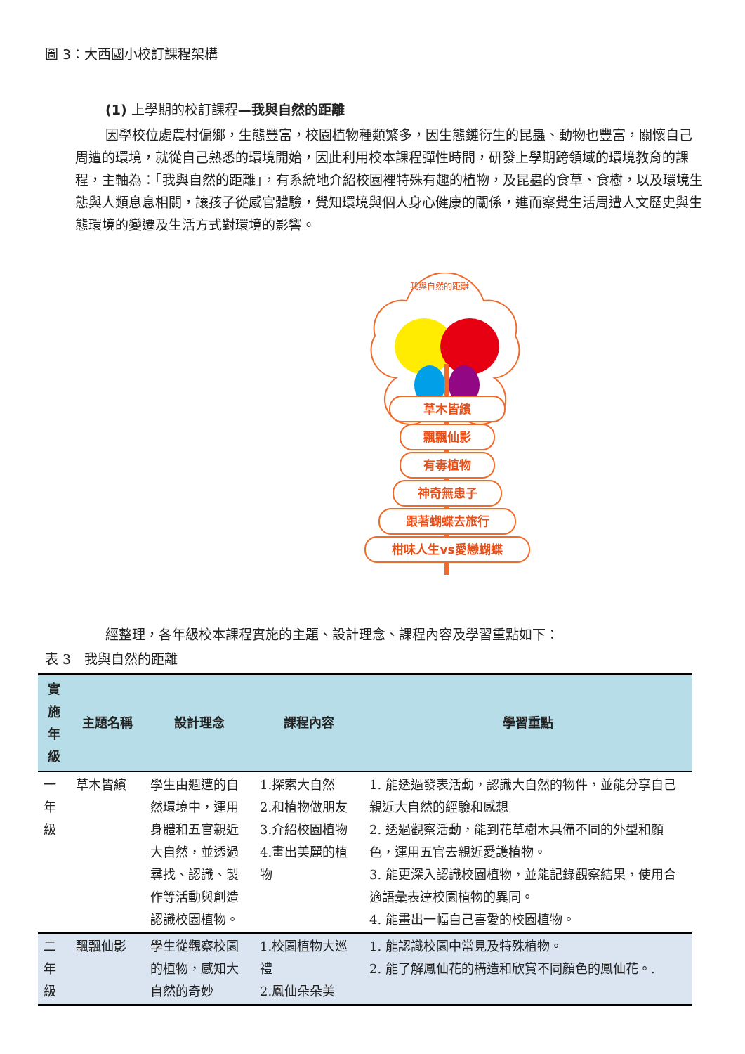圖 3：大西國小校訂課程架構
(1) 上學期的校訂課程—我與自然的距離
因學校位處農村偏鄉，生態豐富，校園植物種類繁多，因生態鏈衍生的昆蟲、動物也豐富，關懷自己周遭的環境，就從自己熟悉的環境開始，因此利用校本課程彈性時間，研發上學期跨領域的環境教育的課程，主軸為：「我與自然的距離」，有系統地介紹校園裡特殊有趣的植物，及昆蟲的食草、食樹，以及環境生態與人類息息相關，讓孩子從感官體驗，覺知環境與個人身心健康的關係，進而察覺生活周遭人文歷史與生態環境的變遷及生活方式對環境的影響。
草木皆繽
飄飄仙影
有毒植物
神奇無患子
跟著蝴蝶去旅行
柑味人生vs愛戀蝴蝶
我與自然的距離
經整理，各年級校本課程實施的主題、設計理念、課程內容及學習重點如下：
表 3　我與自然的距離
| 實施年級 | 主題名稱 | 設計理念 | 課程內容 | 學習重點 |
| --- | --- | --- | --- | --- |
| 一年級 | 草木皆繽 | 學生由週遭的自然環境中，運用身體和五官親近大自然，並透過尋找、認識、製作等活動與創造認識校園植物。 | 1.探索大自然 2.和植物做朋友 3.介紹校園植物 4.畫出美麗的植物 | 1. 能透過發表活動，認識大自然的物件，並能分享自己親近大自然的經驗和感想 2. 透過觀察活動，能到花草樹木具備不同的外型和顏色，運用五官去親近愛護植物。 3. 能更深入認識校園植物，並能記錄觀察結果，使用合適語彙表達校園植物的異同。 4. 能畫出一幅自己喜愛的校園植物。 |
| 二年級 | 飄飄仙影 | 學生從觀察校園的植物，感知大自然的奇妙 | 1.校園植物大巡禮 2.鳳仙朵朵美 | 1. 能認識校園中常見及特殊植物。 2. 能了解鳳仙花的構造和欣賞不同顏色的鳳仙花。. |